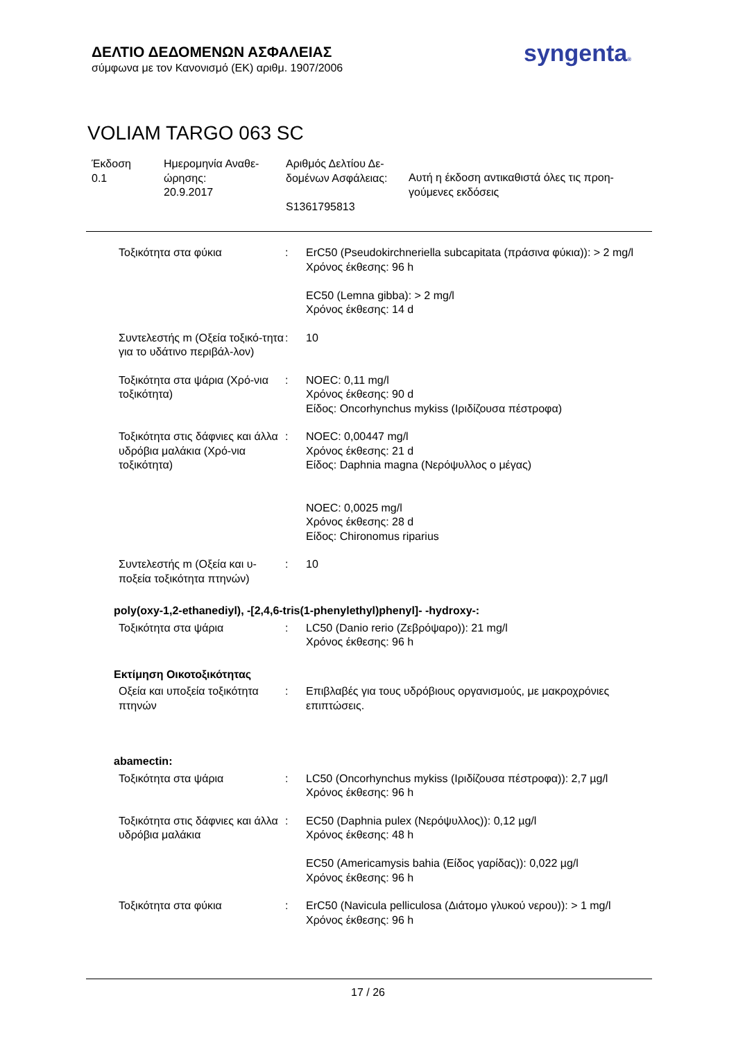ΔΕΛΤΙΟ ΔΕΔΟΜΕΝΩΝ ΑΣΦΑΛΕΙΑΣ
σύμφωνα με τον Κανονισμό (ΕΚ) αριθμ. 1907/2006
syngenta®
VOLIAM TARGO 063 SC
| Έκδοση 0.1 | Ημερομηνία Αναθε- ώρησης: 20.9.2017 | Αριθμός Δελτίου Δε- δομένων Ασφάλειας: S1361795813 | Αυτή η έκδοση αντικαθιστά όλες τις προη- γούμενες εκδόσεις |
| Τοξικότητα στα φύκια | : | ErC50 (Pseudokirchneriella subcapitata (πράσινα φύκια)): > 2 mg/l Χρόνος έκθεσης: 96 h EC50 (Lemna gibba): > 2 mg/l Χρόνος έκθεσης: 14 d |
| Συντελεστής m (Οξεία τοξικό-τητα για το υδάτινο περιβάλ-λον) | : | 10 |
| Τοξικότητα στα ψάρια (Χρό-νια τοξικότητα) | : | NOEC: 0,11 mg/l Χρόνος έκθεσης: 90 d Είδος: Oncorhynchus mykiss (Ιριδίζουσα πέστροφα) |
| Τοξικότητα στις δάφνιες και άλλα υδρόβια μαλάκια (Χρό-νια τοξικότητα) | : | NOEC: 0,00447 mg/l Χρόνος έκθεσης: 21 d Είδος: Daphnia magna (Νερόψυλλος ο μέγας) NOEC: 0,0025 mg/l Χρόνος έκθεσης: 28 d Είδος: Chironomus riparius |
| Συντελεστής m (Οξεία και υ-ποξεία τοξικότητα πτηνών) | : | 10 |
poly(oxy-1,2-ethanediyl), -[2,4,6-tris(1-phenylethyl)phenyl]- -hydroxy-:
| Τοξικότητα στα ψάρια | : | LC50 (Danio rerio (Ζεβρόψαρο)): 21 mg/l Χρόνος έκθεσης: 96 h |
Εκτίμηση Οικοτοξικότητας
| Οξεία και υποξεία τοξικότητα πτηνών | : | Επιβλαβές για τους υδρόβιους οργανισμούς, με μακροχρόνιες επιπτώσεις. |
abamectin:
| Τοξικότητα στα ψάρια | : | LC50 (Oncorhynchus mykiss (Ιριδίζουσα πέστροφα)): 2,7 µg/l Χρόνος έκθεσης: 96 h |
| Τοξικότητα στις δάφνιες και άλλα υδρόβια μαλάκια | : | EC50 (Daphnia pulex (Νερόψυλλος)): 0,12 µg/l Χρόνος έκθεσης: 48 h EC50 (Americamysis bahia (Είδος γαρίδας)): 0,022 µg/l Χρόνος έκθεσης: 96 h |
| Τοξικότητα στα φύκια | : | ErC50 (Navicula pelliculosa (Διάτομο γλυκού νερου)): > 1 mg/l Χρόνος έκθεσης: 96 h |
17 / 26